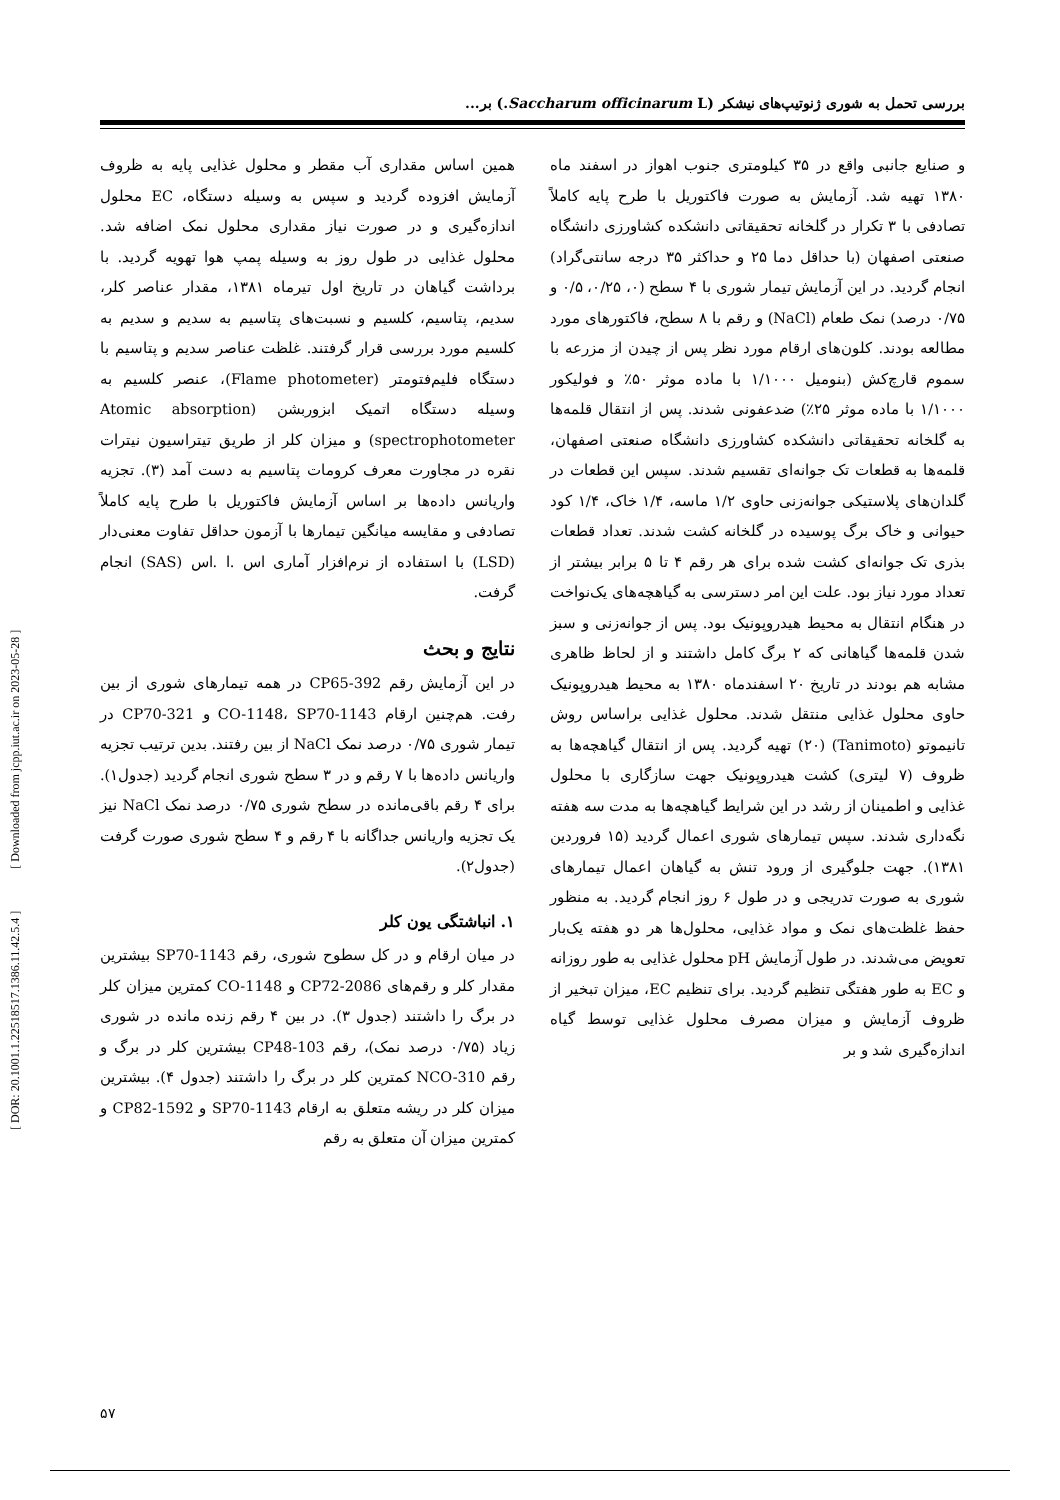بررسی تحمل به شوری ژنوتیپ‌های نیشکر (Saccharum officinarum L.) بر...
و صنایع جانبی واقع در ۳۵ کیلومتری جنوب اهواز در اسفند ماه ۱۳۸۰ تهیه شد. آزمایش به صورت فاکتوریل با طرح پایه کاملاً تصادفی با ۳ تکرار در گلخانه تحقیقاتی دانشکده کشاورزی دانشگاه صنعتی اصفهان (با حداقل دما ۲۵ و حداکثر ۳۵ درجه سانتی‌گراد) انجام گردید. در این آزمایش تیمار شوری با ۴ سطح (۰، ۰/۲۵، ۰/۵ و ۰/۷۵ درصد) نمک طعام (NaCl) و رقم با ۸ سطح، فاکتورهای مورد مطالعه بودند. کلون‌های ارقام مورد نظر پس از چیدن از مزرعه با سموم قارچ‌کش (بنومیل ۱/۱۰۰۰ با ماده موثر ۵۰٪ و فولیکور ۱/۱۰۰۰ با ماده موثر ۲۵٪) ضدعفونی شدند. پس از انتقال قلمه‌ها به گلخانه تحقیقاتی دانشکده کشاورزی دانشگاه صنعتی اصفهان، قلمه‌ها به قطعات تک جوانه‌ای تقسیم شدند. سپس این قطعات در گلدان‌های پلاستیکی جوانه‌زنی حاوی ۱/۲ ماسه، ۱/۴ خاک، ۱/۴ کود حیوانی و خاک برگ پوسیده در گلخانه کشت شدند. تعداد قطعات بذری تک جوانه‌ای کشت شده برای هر رقم ۴ تا ۵ برابر بیشتر از تعداد مورد نیاز بود. علت این امر دسترسی به گیاهچه‌های یک‌نواخت در هنگام انتقال به محیط هیدروپونیک بود. پس از جوانه‌زنی و سبز شدن قلمه‌ها گیاهانی که ۲ برگ کامل داشتند و از لحاظ ظاهری مشابه هم بودند در تاریخ ۲۰ اسفندماه ۱۳۸۰ به محیط هیدروپونیک حاوی محلول غذایی منتقل شدند. محلول غذایی براساس روش تانیموتو (Tanimoto) (۲۰) تهیه گردید. پس از انتقال گیاهچه‌ها به ظروف (۷ لیتری) کشت هیدروپونیک جهت سازگاری با محلول غذایی و اطمینان از رشد در این شرایط گیاهچه‌ها به مدت سه هفته نگه‌داری شدند. سپس تیمارهای شوری اعمال گردید (۱۵ فروردین ۱۳۸۱). جهت جلوگیری از ورود تنش به گیاهان اعمال تیمارهای شوری به صورت تدریجی و در طول ۶ روز انجام گردید. به منظور حفظ غلظت‌های نمک و مواد غذایی، محلول‌ها هر دو هفته یک‌بار تعویض می‌شدند. در طول آزمایش pH محلول غذایی به طور روزانه و EC به طور هفتگی تنظیم گردید. برای تنظیم EC، میزان تبخیر از ظروف آزمایش و میزان مصرف محلول غذایی توسط گیاه اندازه‌گیری شد و بر
همین اساس مقداری آب مقطر و محلول غذایی پایه به ظروف آزمایش افزوده گردید و سپس به وسیله دستگاه، EC محلول اندازه‌گیری و در صورت نیاز مقداری محلول نمک اضافه شد. محلول غذایی در طول روز به وسیله پمپ هوا تهویه گردید. با برداشت گیاهان در تاریخ اول تیرماه ۱۳۸۱، مقدار عناصر کلر، سدیم، پتاسیم، کلسیم و نسبت‌های پتاسیم به سدیم و سدیم به کلسیم مورد بررسی قرار گرفتند. غلظت عناصر سدیم و پتاسیم با دستگاه فلیم‌فتومتر (Flame photometer)، عنصر کلسیم به وسیله دستگاه اتمیک ابزوربشن (Atomic absorption spectrophotometer) و میزان کلر از طریق تیتراسیون نیترات نقره در مجاورت معرف کرومات پتاسیم به دست آمد (۳). تجزیه واریانس داده‌ها بر اساس آزمایش فاکتوریل با طرح پایه کاملاً تصادفی و مقایسه میانگین تیمارها با آزمون حداقل تفاوت معنی‌دار (LSD) با استفاده از نرم‌افزار آماری اس .ا .اس (SAS) انجام گرفت.
نتایج و بحث
در این آزمایش رقم CP65-392 در همه تیمارهای شوری از بین رفت. هم‌چنین ارقام CO-1148، SP70-1143 و CP70-321 در تیمار شوری ۰/۷۵ درصد نمک NaCl از بین رفتند. بدین ترتیب تجزیه واریانس داده‌ها با ۷ رقم و در ۳ سطح شوری انجام گردید (جدول۱). برای ۴ رقم باقی‌مانده در سطح شوری ۰/۷۵ درصد نمک NaCl نیز یک تجزیه واریانس جداگانه با ۴ رقم و ۴ سطح شوری صورت گرفت (جدول۲).
۱. انباشتگی یون کلر
در میان ارقام و در کل سطوح شوری، رقم SP70-1143 بیشترین مقدار کلر و رقم‌های CP72-2086 و CO-1148 کمترین میزان کلر در برگ را داشتند (جدول ۳). در بین ۴ رقم زنده مانده در شوری زیاد (۰/۷۵ درصد نمک)، رقم CP48-103 بیشترین کلر در برگ و رقم NCO-310 کمترین کلر در برگ را داشتند (جدول ۴). بیشترین میزان کلر در ریشه متعلق به ارقام SP70-1143 و CP82-1592 و کمترین میزان آن متعلق به رقم
[ DOR: 20.1001.1.22518517.1386.11.42.5.4 ] [ Downloaded from jcpp.iut.ac.ir on 2023-05-28 ]
۵۷